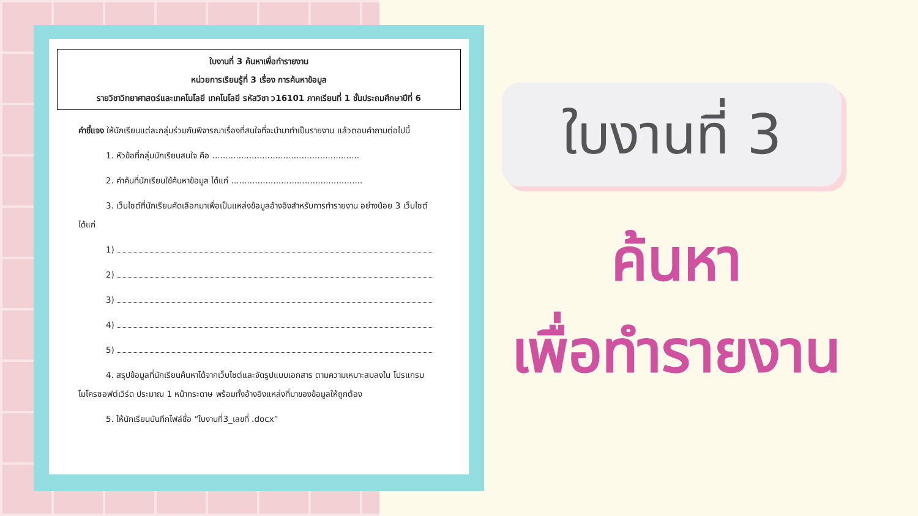ใบงานที่ 3 ค้นหาเพื่อทำรายงาน
หน่วยการเรียนรู้ที่ 3 เรื่อง การค้นหาข้อมูล
รายวิชาวิทยาศาสตร์และเทคโนโลยี เทคโนโลยี รหัสวิชา ว16101 ภาคเรียนที่ 1 ชั้นประถมศึกษาปีที่ 6
คำชี้แจง ให้นักเรียนแต่ละกลุ่มร่วมกันพิจารณาเรื่องที่สนใจที่จะนำมาทำเป็นรายงาน แล้วตอบคำถามต่อไปนี้
1. หัวข้อที่กลุ่มนักเรียนสนใจ คือ ........................................................
2. คำค้นที่นักเรียนใช้ค้นหาข้อมูล ได้แก่ ..................................................
3. เว็บไซต์ที่นักเรียนคัดเลือกมาเพื่อเป็นแหล่งข้อมูลอ้างอิงสำหรับการทำรายงาน อย่างน้อย 3 เว็บไซต์ ได้แก่
1)
2)
3)
4)
5)
4. สรุปข้อมูลที่นักเรียนค้นหาได้จากเว็บไซต์และจัดรูปแบบเอกสาร ตามความเหมาะสมลงใน โปรแกรมไมโครซอฟต์เวิร์ด ประมาณ 1 หน้ากระดาษ พร้อมทั้งอ้างอิงแหล่งที่มาของข้อมูลให้ถูกต้อง
5. ให้นักเรียนบันทึกไฟล์ชื่อ “ใบงานที่3_เลขที่ .docx”
ใบงานที่ 3
ค้นหา
เพื่อทำรายงาน